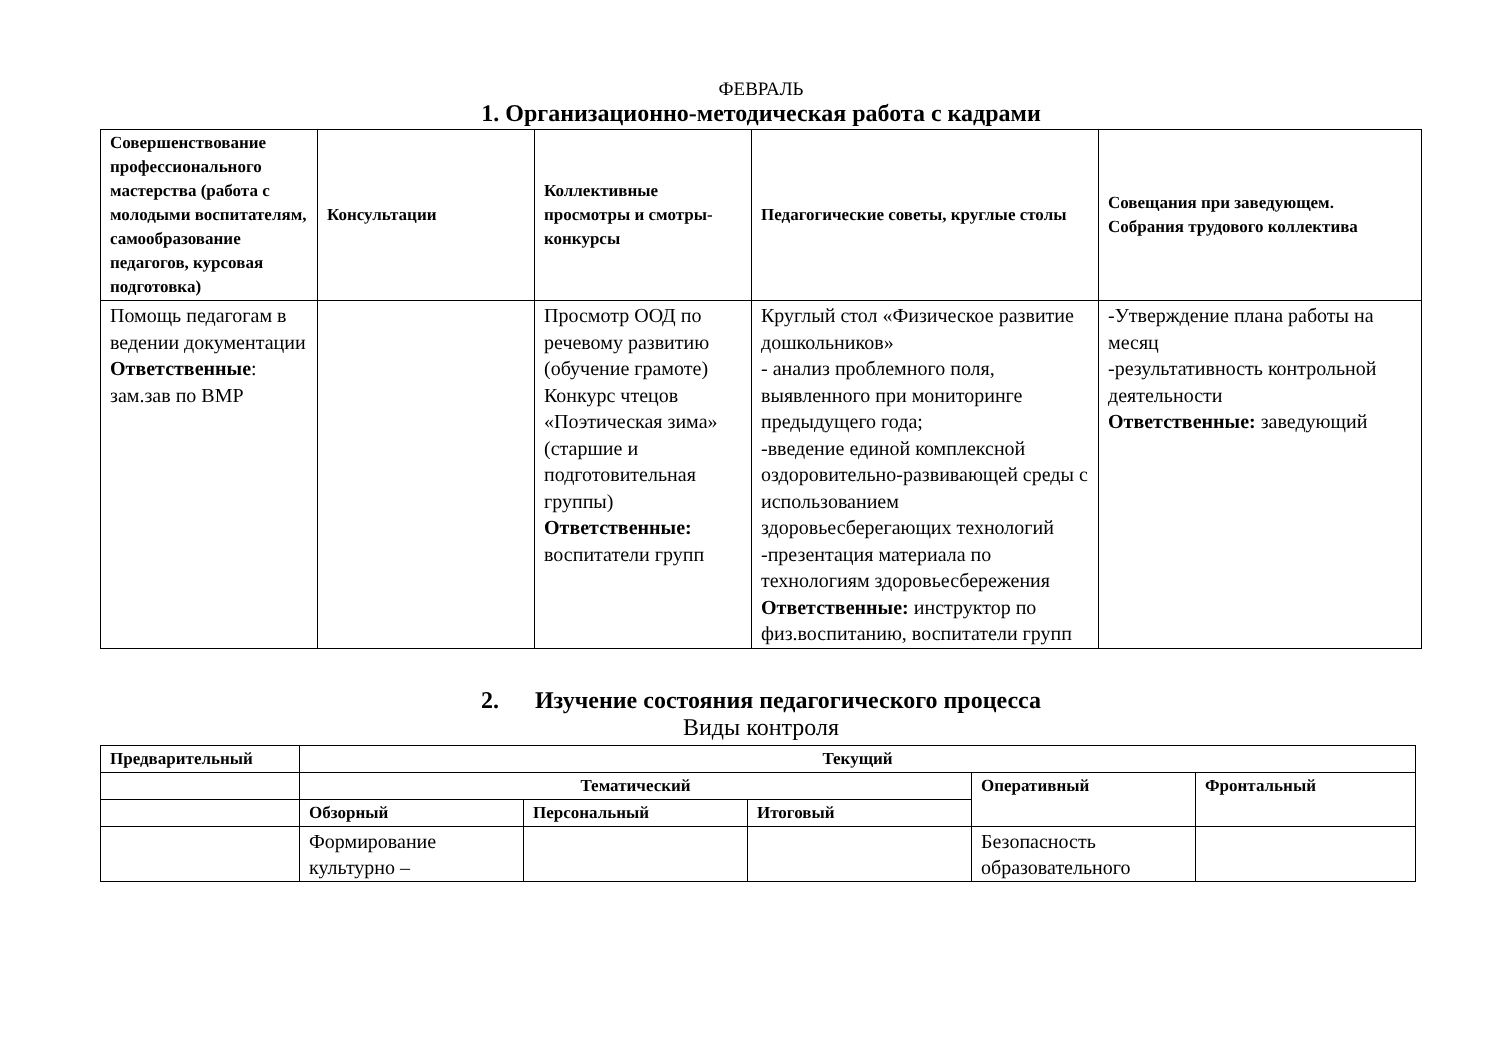ФЕВРАЛЬ
1. Организационно-методическая работа с кадрами
| Совершенствование профессионального мастерства (работа с молодыми воспитателям, самообразование педагогов, курсовая подготовка) | Консультации | Коллективные просмотры и смотры-конкурсы | Педагогические советы, круглые столы | Совещания при заведующем. Собрания трудового коллектива |
| --- | --- | --- | --- | --- |
| Помощь педагогам в ведении документации Ответственные : зам.зав по ВМР | | Просмотр ООД по речевому развитию (обучение грамоте) Конкурс чтецов «Поэтическая зима» (старшие и подготовительная группы) Ответственные: воспитатели групп | Круглый стол «Физическое развитие дошкольников» - анализ проблемного поля, выявленного при мониторинге предыдущего года; -введение единой комплексной оздоровительно-развивающей среды с использованием здоровьесберегающих технологий -презентация материала по технологиям здоровьесбережения Ответственные: инструктор по физ.воспитанию, воспитатели групп | -Утверждение плана работы на месяц -результативность контрольной деятельности Ответственные: заведующий |
2. Изучение состояния педагогического процесса
Виды контроля
| Предварительный | Текущий | | | | |
| --- | --- | --- | --- | --- | --- |
| | Тематический | | | Оперативный | Фронтальный |
| | Обзорный | Персональный | Итоговый | | |
| | Формирование культурно – | | | Безопасность образовательного | |